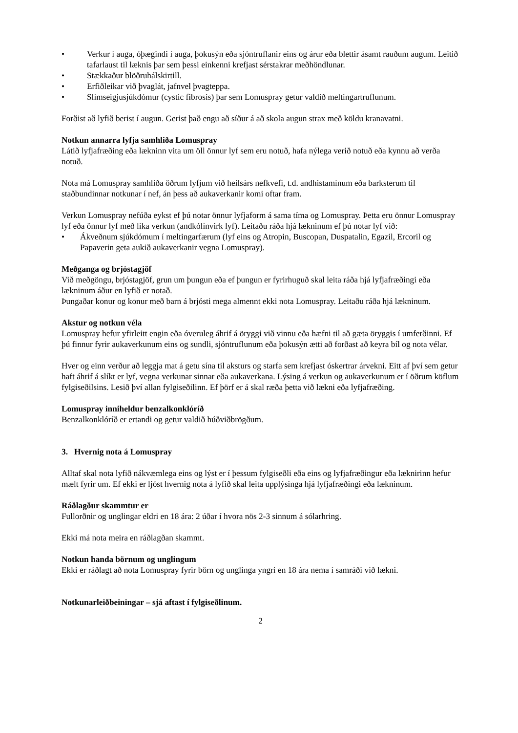• Verkur í auga, óþægindi í auga, þokusýn eða sjóntruflanir eins og árur eða blettir ásamt rauðum augum. Leitið tafarlaust til læknis þar sem þessi einkenni krefjast sérstakrar meðhöndlunar.
• Stækkaður blöðruhálskirtill.
• Erfiðleikar við þvaglát, jafnvel þvagteppa.
• Slímseigjusjúkdómur (cystic fibrosis) þar sem Lomuspray getur valdið meltingartruflunum.
Forðist að lyfið berist í augun. Gerist það engu að síður á að skola augun strax með köldu kranavatni.
Notkun annarra lyfja samhliða Lomuspray
Látið lyfjafræðing eða lækninn vita um öll önnur lyf sem eru notuð, hafa nýlega verið notuð eða kynnu að verða notuð.
Nota má Lomuspray samhliða öðrum lyfjum við heilsárs nefkvefi, t.d. andhistamínum eða barksterum til staðbundinnar notkunar í nef, án þess að aukaverkanir komi oftar fram.
Verkun Lomuspray nefúða eykst ef þú notar önnur lyfjaform á sama tíma og Lomuspray. Þetta eru önnur Lomuspray lyf eða önnur lyf með líka verkun (andkólínvirk lyf). Leitaðu ráða hjá lækninum ef þú notar lyf við:
• Ákveðnum sjúkdómum í meltingarfærum (lyf eins og Atropin, Buscopan, Duspatalin, Egazil, Ercoril og Papaverin geta aukið aukaverkanir vegna Lomuspray).
Meðganga og brjóstagjöf
Við meðgöngu, brjóstagjöf, grun um þungun eða ef þungun er fyrirhuguð skal leita ráða hjá lyfjafræðingi eða lækninum áður en lyfið er notað.
Þungaðar konur og konur með barn á brjósti mega almennt ekki nota Lomuspray. Leitaðu ráða hjá lækninum.
Akstur og notkun véla
Lomuspray hefur yfirleitt engin eða óveruleg áhrif á öryggi við vinnu eða hæfni til að gæta öryggis í umferðinni. Ef þú finnur fyrir aukaverkunum eins og sundli, sjóntruflunum eða þokusýn ætti að forðast að keyra bíl og nota vélar.
Hver og einn verður að leggja mat á getu sína til aksturs og starfa sem krefjast óskertrar árvekni. Eitt af því sem getur haft áhrif á slíkt er lyf, vegna verkunar sinnar eða aukaverkana. Lýsing á verkun og aukaverkunum er í öðrum köflum fylgiseðilsins. Lesið því allan fylgiseðilinn. Ef þörf er á skal ræða þetta við lækni eða lyfjafræðing.
Lomuspray inniheldur benzalkonklóríð
Benzalkonklóríð er ertandi og getur valdið húðviðbrögðum.
3. Hvernig nota á Lomuspray
Alltaf skal nota lyfið nákvæmlega eins og lýst er í þessum fylgiseðli eða eins og lyfjafræðingur eða læknirinn hefur mælt fyrir um. Ef ekki er ljóst hvernig nota á lyfið skal leita upplýsinga hjá lyfjafræðingi eða lækninum.
Ráðlagður skammtur er
Fullorðnir og unglingar eldri en 18 ára: 2 úðar í hvora nös 2-3 sinnum á sólarhring.
Ekki má nota meira en ráðlagðan skammt.
Notkun handa börnum og unglingum
Ekki er ráðlagt að nota Lomuspray fyrir börn og unglinga yngri en 18 ára nema í samráði við lækni.
Notkunarleiðbeiningar – sjá aftast í fylgiseðlinum.
2